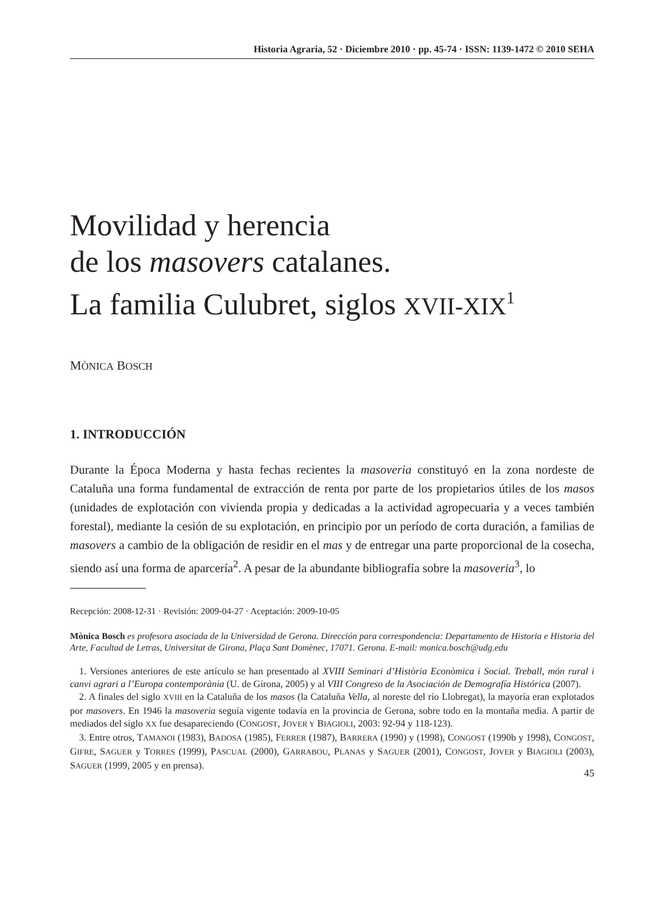Historia Agraria, 52 · Diciembre 2010 · pp. 45-74 · ISSN: 1139-1472 © 2010 SEHA
Movilidad y herencia
de los masovers catalanes.
La familia Culubret, siglos XVII-XIX<sup>1</sup>
MÒNICA BOSCH
1. INTRODUCCIÓN
Durante la Época Moderna y hasta fechas recientes la masoveria constituyó en la zona nordeste de Cataluña una forma fundamental de extracción de renta por parte de los propietarios útiles de los masos (unidades de explotación con vivienda propia y dedicadas a la actividad agropecuaria y a veces también forestal), mediante la cesión de su explotación, en principio por un período de corta duración, a familias de masovers a cambio de la obligación de residir en el mas y de entregar una parte proporcional de la cosecha, siendo así una forma de aparcería<sup>2</sup>. A pesar de la abundante bibliografía sobre la masoveria<sup>3</sup>, lo
Recepción: 2008-12-31 · Revisión: 2009-04-27 · Aceptación: 2009-10-05
Mònica Bosch es profesora asociada de la Universidad de Gerona. Dirección para correspondencia: Departamento de Historia e Historia del Arte, Facultad de Letras, Universitat de Girona, Plaça Sant Domènec, 17071. Gerona. E-mail: monica.bosch@udg.edu
1. Versiones anteriores de este artículo se han presentado al XVIII Seminari d’Història Econòmica i Social. Treball, món rural i canvi agrari a l’Europa contemporània (U. de Girona, 2005) y al VIII Congreso de la Asociación de Demografía Histórica (2007).
2. A finales del siglo XVIII en la Cataluña de los masos (la Cataluña Vella, al noreste del río Llobregat), la mayoría eran explotados por masovers. En 1946 la masoveria seguía vigente todavía en la provincia de Gerona, sobre todo en la montaña media. A partir de mediados del siglo XX fue desapareciendo (CONGOST, JOVER Y BIAGIOLI, 2003: 92-94 y 118-123).
3. Entre otros, TAMANOI (1983), BADOSA (1985), FERRER (1987), BARRERA (1990) y (1998), CONGOST (1990b y 1998), CONGOST, GIFRE, SAGUER y TORRES (1999), PASCUAL (2000), GARRABOU, PLANAS y SAGUER (2001), CONGOST, JOVER y BIAGIOLI (2003), SAGUER (1999, 2005 y en prensa).
45